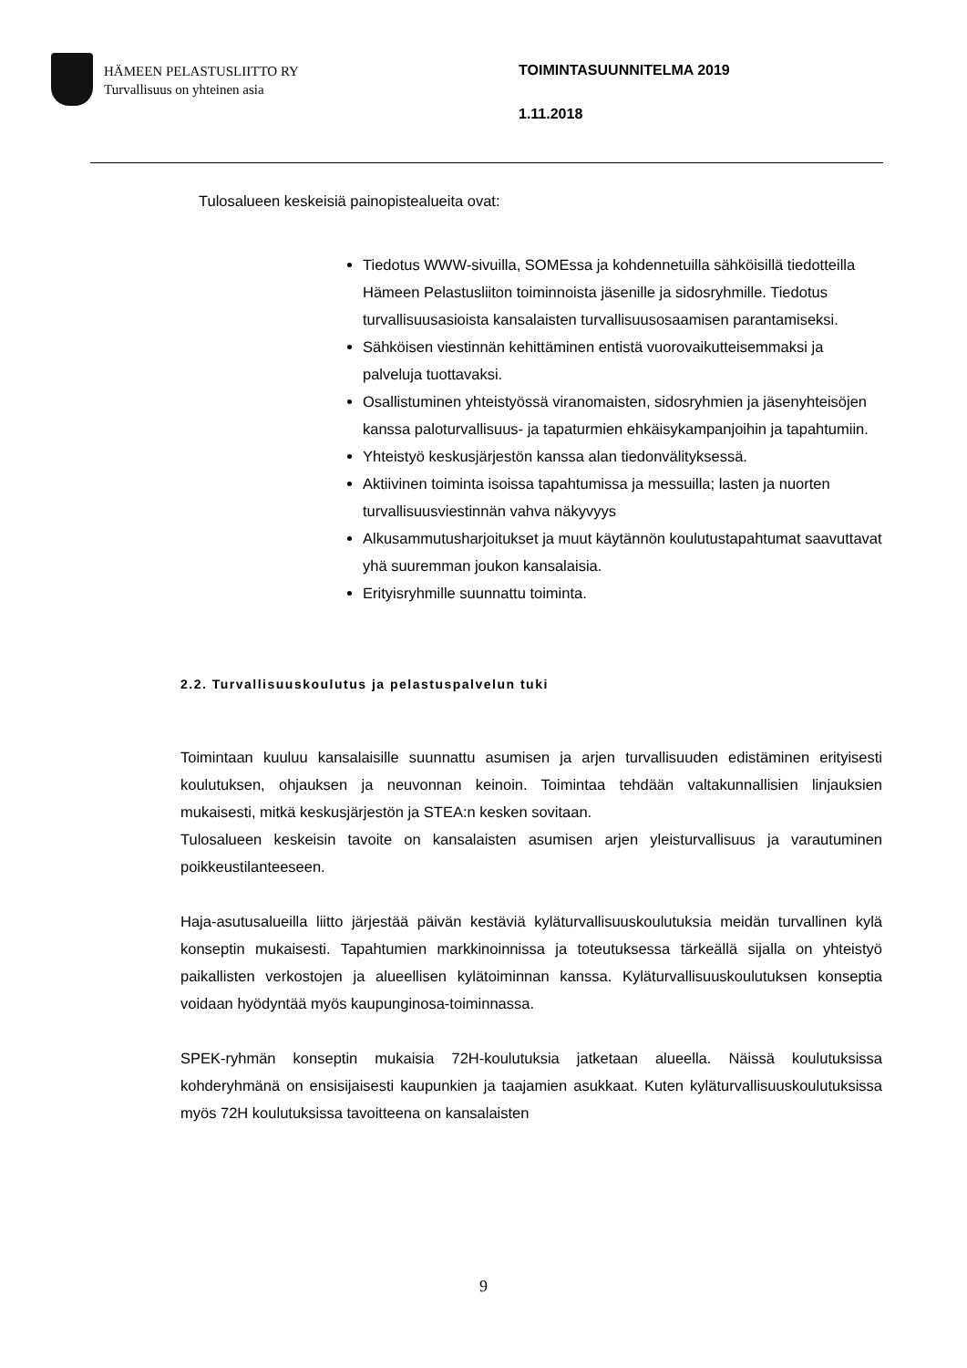HÄMEEN PELASTUSLIITTO RY
Turvallisuus on yhteinen asia
TOIMINTASUUNNITELMA 2019
1.11.2018
Tulosalueen keskeisiä painopistealueita ovat:
Tiedotus WWW-sivuilla, SOMEssa ja kohdennetuilla sähköisillä tiedotteilla Hämeen Pelastusliiton toiminnoista jäsenille ja sidosryhmille. Tiedotus turvallisuusasioista kansalaisten turvallisuusosaamisen parantamiseksi.
Sähköisen viestinnän kehittäminen entistä vuorovaikutteisemmaksi ja palveluja tuottavaksi.
Osallistuminen yhteistyössä viranomaisten, sidosryhmien ja jäsenyhteisöjen kanssa paloturvallisuus- ja tapaturmien ehkäisykampanjoihin ja tapahtumiin.
Yhteistyö keskusjärjestön kanssa alan tiedonvälityksessä.
Aktiivinen toiminta isoissa tapahtumissa ja messuilla; lasten ja nuorten turvallisuusviestinnän vahva näkyvyys
Alkusammutusharjoitukset ja muut käytännön koulutustapahtumat saavuttavat yhä suuremman joukon kansalaisia.
Erityisryhmille suunnattu toiminta.
2.2. Turvallisuuskoulutus ja pelastuspalvelun tuki
Toimintaan kuuluu kansalaisille suunnattu asumisen ja arjen turvallisuuden edistäminen erityisesti koulutuksen, ohjauksen ja neuvonnan keinoin. Toimintaa tehdään valtakunnallisien linjauksien mukaisesti, mitkä keskusjärjestön ja STEA:n kesken sovitaan.
Tulosalueen keskeisin tavoite on kansalaisten asumisen arjen yleisturvallisuus ja varautuminen poikkeustilanteeseen.
Haja-asutusalueilla liitto järjestää päivän kestäviä kyläturvallisuuskoulutuksia meidän turvallinen kylä konseptin mukaisesti. Tapahtumien markkinoinnissa ja toteutuksessa tärkeällä sijalla on yhteistyö paikallisten verkostojen ja alueellisen kylätoiminnan kanssa. Kyläturvallisuuskoulutuksen konseptia voidaan hyödyntää myös kaupunginosa-toiminnassa.
SPEK-ryhmän konseptin mukaisia 72H-koulutuksia jatketaan alueella. Näissä koulutuksissa kohderyhmänä on ensisijaisesti kaupunkien ja taajamien asukkaat. Kuten kyläturvallisuuskoulutuksissa myös 72H koulutuksissa tavoitteena on kansalaisten
9